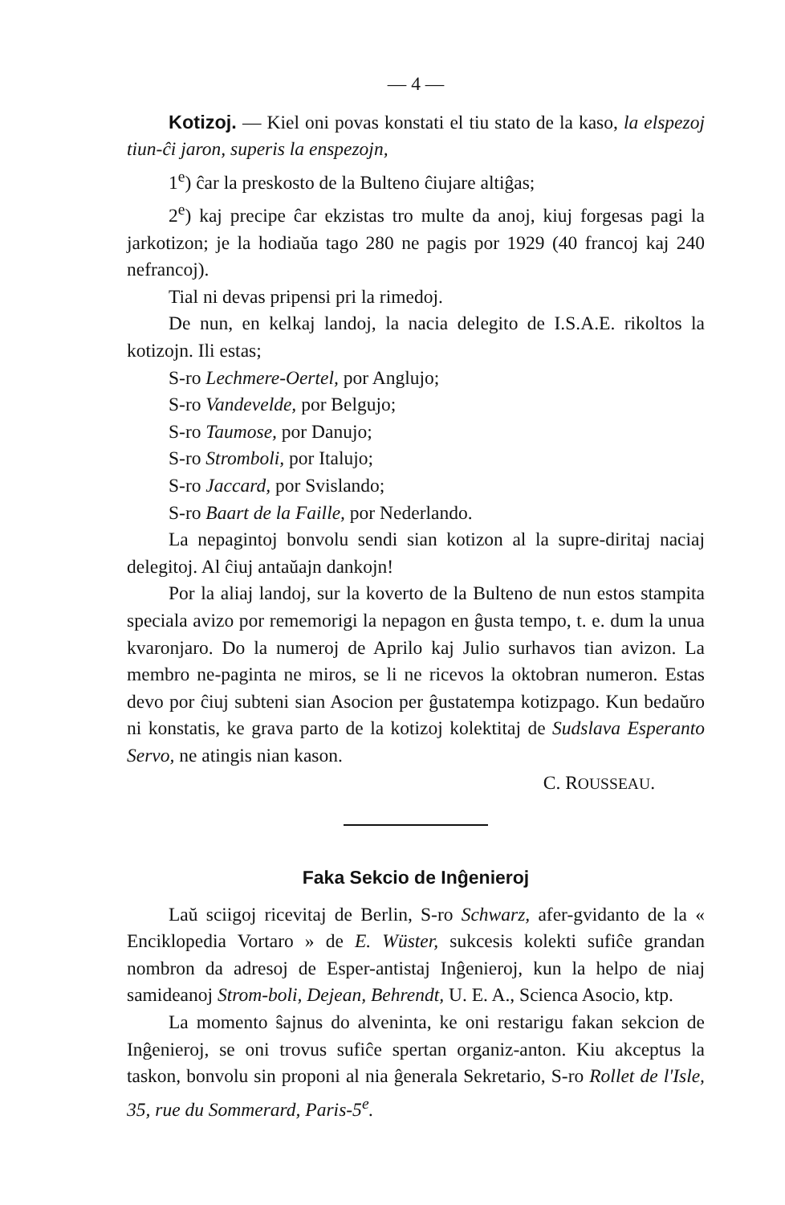— 4 —
Kotizoj. — Kiel oni povas konstati el tiu stato de la kaso, la elspezoj tiun-ĉi jaron, superis la enspezojn,
1<sup>e</sup>) ĉar la preskosto de la Bulteno ĉiujare altiĝas;
2<sup>e</sup>) kaj precipe ĉar ekzistas tro multe da anoj, kiuj forgesas pagi la jarkotizon; je la hodiaŭa tago 280 ne pagis por 1929 (40 francoj kaj 240 nefrancoj).
Tial ni devas pripensi pri la rimedoj.
De nun, en kelkaj landoj, la nacia delegito de I.S.A.E. rikoltos la kotizojn. Ili estas;
S-ro Lechmere-Oertel, por Anglujo;
S-ro Vandevelde, por Belgujo;
S-ro Taumose, por Danujo;
S-ro Stromboli, por Italujo;
S-ro Jaccard, por Svislando;
S-ro Baart de la Faille, por Nederlando.
La nepagintoj bonvolu sendi sian kotizon al la supre-diritaj naciaj delegitoj. Al ĉiuj antaŭajn dankojn!
Por la aliaj landoj, sur la koverto de la Bulteno de nun estos stampita speciala avizo por rememorigi la nepagon en ĝusta tempo, t. e. dum la unua kvaronjaro. Do la numeroj de Aprilo kaj Julio surhavos tian avizon. La membro ne-paginta ne miros, se li ne ricevos la oktobran numeron. Estas devo por ĉiuj subteni sian Asocion per ĝustatempa kotizpago. Kun bedaŭro ni konstatis, ke grava parto de la kotizoj kolektitaj de Sudslava Esperanto Servo, ne atingis nian kason.
C. ROUSSEAU.
Faka Sekcio de Inĝenieroj
Laŭ sciigoj ricevitaj de Berlin, S-ro Schwarz, afer-gvidanto de la « Enciklopedia Vortaro » de E. Wüster, sukcesis kolekti sufiĉe grandan nombron da adresoj de Esper-antistaj Inĝenieroj, kun la helpo de niaj samideanoj Strom-boli, Dejean, Behrendt, U. E. A., Scienca Asocio, ktp.
La momento ŝajnus do alveninta, ke oni restarigu fakan sekcion de Inĝenieroj, se oni trovus sufiĉe spertan organiz-anton. Kiu akceptus la taskon, bonvolu sin proponi al nia ĝenerala Sekretario, S-ro Rollet de l'Isle, 35, rue du Sommerard, Paris-5<sup>e</sup>.